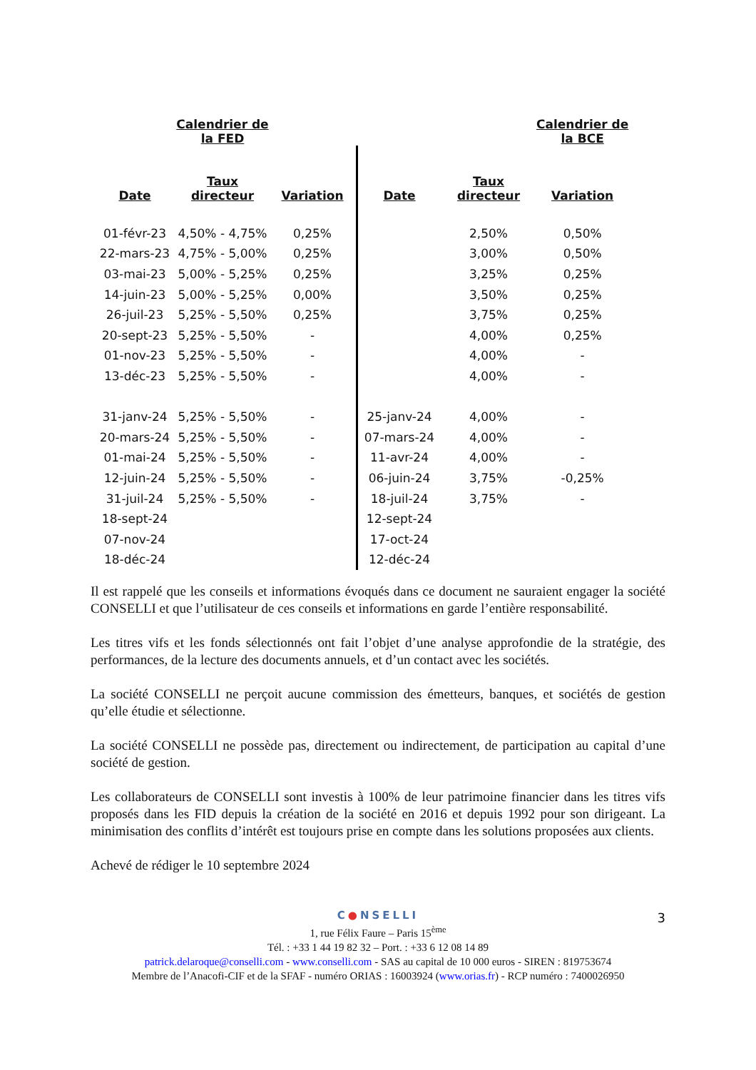| | Calendrier de la FED | | | | Calendrier de la BCE | |
| --- | --- | --- | --- | --- | --- | --- |
| Date | Taux directeur | Variation | Date | Taux directeur | Variation | |
| 01-févr-23 | 4,50% - 4,75% | 0,25% | | 2,50% | 0,50% | |
| 22-mars-23 | 4,75% - 5,00% | 0,25% | | 3,00% | 0,50% | |
| 03-mai-23 | 5,00% - 5,25% | 0,25% | | 3,25% | 0,25% | |
| 14-juin-23 | 5,00% - 5,25% | 0,00% | | 3,50% | 0,25% | |
| 26-juil-23 | 5,25% - 5,50% | 0,25% | | 3,75% | 0,25% | |
| 20-sept-23 | 5,25% - 5,50% | - | | 4,00% | 0,25% | |
| 01-nov-23 | 5,25% - 5,50% | - | | 4,00% | - | |
| 13-déc-23 | 5,25% - 5,50% | - | | 4,00% | - | |
| 31-janv-24 | 5,25% - 5,50% | - | 25-janv-24 | 4,00% | - | |
| 20-mars-24 | 5,25% - 5,50% | - | 07-mars-24 | 4,00% | - | |
| 01-mai-24 | 5,25% - 5,50% | - | 11-avr-24 | 4,00% | - | |
| 12-juin-24 | 5,25% - 5,50% | - | 06-juin-24 | 3,75% | -0,25% | |
| 31-juil-24 | 5,25% - 5,50% | - | 18-juil-24 | 3,75% | - | |
| 18-sept-24 | | | 12-sept-24 | | | |
| 07-nov-24 | | | 17-oct-24 | | | |
| 18-déc-24 | | | 12-déc-24 | | | |
Il est rappelé que les conseils et informations évoqués dans ce document ne sauraient engager la société CONSELLI et que l’utilisateur de ces conseils et informations en garde l’entière responsabilité.
Les titres vifs et les fonds sélectionnés ont fait l’objet d’une analyse approfondie de la stratégie, des performances, de la lecture des documents annuels, et d’un contact avec les sociétés.
La société CONSELLI ne perçoit aucune commission des émetteurs, banques, et sociétés de gestion qu’elle étudie et sélectionne.
La société CONSELLI ne possède pas, directement ou indirectement, de participation au capital d’une société de gestion.
Les collaborateurs de CONSELLI sont investis à 100% de leur patrimoine financier dans les titres vifs proposés dans les FID depuis la création de la société en 2016 et depuis 1992 pour son dirigeant. La minimisation des conflits d’intérêt est toujours prise en compte dans les solutions proposées aux clients.
Achevé de rédiger le 10 septembre 2024
3
C●NSELLI
1, rue Félix Faure – Paris 15<sup>ème</sup>
Tél. : +33 1 44 19 82 32 – Port. : +33 6 12 08 14 89
patrick.delaroque@conselli.com - www.conselli.com - SAS au capital de 10 000 euros - SIREN : 819753674
Membre de l’Anacofi-CIF et de la SFAF - numéro ORIAS : 16003924 (www.orias.fr) - RCP numéro : 7400026950